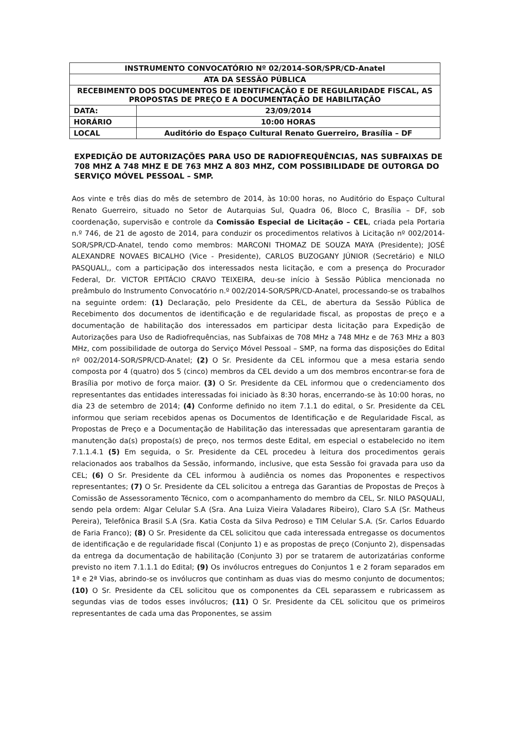| INSTRUMENTO CONVOCATÓRIO Nº 02/2014-SOR/SPR/CD-Anatel | |
| ATA DA SESSÃO PÚBLICA | |
| RECEBIMENTO DOS DOCUMENTOS DE IDENTIFICAÇÃO E DE REGULARIDADE FISCAL, AS PROPOSTAS DE PREÇO E A DOCUMENTAÇÃO DE HABILITAÇÃO | |
| DATA: | 23/09/2014 |
| HORÁRIO | 10:00 HORAS |
| LOCAL | Auditório do Espaço Cultural Renato Guerreiro, Brasília – DF |
EXPEDIÇÃO DE AUTORIZAÇÕES PARA USO DE RADIOFREQUÊNCIAS, NAS SUBFAIXAS DE 708 MHZ A 748 MHZ E DE 763 MHZ A 803 MHZ, COM POSSIBILIDADE DE OUTORGA DO SERVIÇO MÓVEL PESSOAL – SMP.
Aos vinte e três dias do mês de setembro de 2014, às 10:00 horas, no Auditório do Espaço Cultural Renato Guerreiro, situado no Setor de Autarquias Sul, Quadra 06, Bloco C, Brasília – DF, sob coordenação, supervisão e controle da Comissão Especial de Licitação – CEL, criada pela Portaria n.º 746, de 21 de agosto de 2014, para conduzir os procedimentos relativos à Licitação nº 002/2014-SOR/SPR/CD-Anatel, tendo como membros: MARCONI THOMAZ DE SOUZA MAYA (Presidente); JOSÉ ALEXANDRE NOVAES BICALHO (Vice - Presidente), CARLOS BUZOGANY JÚNIOR (Secretário) e NILO PASQUALI,, com a participação dos interessados nesta licitação, e com a presença do Procurador Federal, Dr. VICTOR EPITÁCIO CRAVO TEIXEIRA, deu-se início à Sessão Pública mencionada no preâmbulo do Instrumento Convocatório n.º 002/2014-SOR/SPR/CD-Anatel, processando-se os trabalhos na seguinte ordem: (1) Declaração, pelo Presidente da CEL, de abertura da Sessão Pública de Recebimento dos documentos de identificação e de regularidade fiscal, as propostas de preço e a documentação de habilitação dos interessados em participar desta licitação para Expedição de Autorizações para Uso de Radiofrequências, nas Subfaixas de 708 MHz a 748 MHz e de 763 MHz a 803 MHz, com possibilidade de outorga do Serviço Móvel Pessoal – SMP, na forma das disposições do Edital nº 002/2014-SOR/SPR/CD-Anatel; (2) O Sr. Presidente da CEL informou que a mesa estaria sendo composta por 4 (quatro) dos 5 (cinco) membros da CEL devido a um dos membros encontrar-se fora de Brasília por motivo de força maior. (3) O Sr. Presidente da CEL informou que o credenciamento dos representantes das entidades interessadas foi iniciado às 8:30 horas, encerrando-se às 10:00 horas, no dia 23 de setembro de 2014; (4) Conforme definido no item 7.1.1 do edital, o Sr. Presidente da CEL informou que seriam recebidos apenas os Documentos de Identificação e de Regularidade Fiscal, as Propostas de Preço e a Documentação de Habilitação das interessadas que apresentaram garantia de manutenção da(s) proposta(s) de preço, nos termos deste Edital, em especial o estabelecido no item 7.1.1.4.1 (5) Em seguida, o Sr. Presidente da CEL procedeu à leitura dos procedimentos gerais relacionados aos trabalhos da Sessão, informando, inclusive, que esta Sessão foi gravada para uso da CEL; (6) O Sr. Presidente da CEL informou à audiência os nomes das Proponentes e respectivos representantes; (7) O Sr. Presidente da CEL solicitou a entrega das Garantias de Propostas de Preços à Comissão de Assessoramento Técnico, com o acompanhamento do membro da CEL, Sr. NILO PASQUALI, sendo pela ordem: Algar Celular S.A (Sra. Ana Luiza Vieira Valadares Ribeiro), Claro S.A (Sr. Matheus Pereira), Telefônica Brasil S.A (Sra. Katia Costa da Silva Pedroso) e TIM Celular S.A. (Sr. Carlos Eduardo de Faria Franco); (8) O Sr. Presidente da CEL solicitou que cada interessada entregasse os documentos de identificação e de regularidade fiscal (Conjunto 1) e as propostas de preço (Conjunto 2), dispensadas da entrega da documentação de habilitação (Conjunto 3) por se tratarem de autorizatárias conforme previsto no item 7.1.1.1 do Edital; (9) Os invólucros entregues do Conjuntos 1 e 2 foram separados em 1ª e 2ª Vias, abrindo-se os invólucros que continham as duas vias do mesmo conjunto de documentos; (10) O Sr. Presidente da CEL solicitou que os componentes da CEL separassem e rubricassem as segundas vias de todos esses invólucros; (11) O Sr. Presidente da CEL solicitou que os primeiros representantes de cada uma das Proponentes, se assim